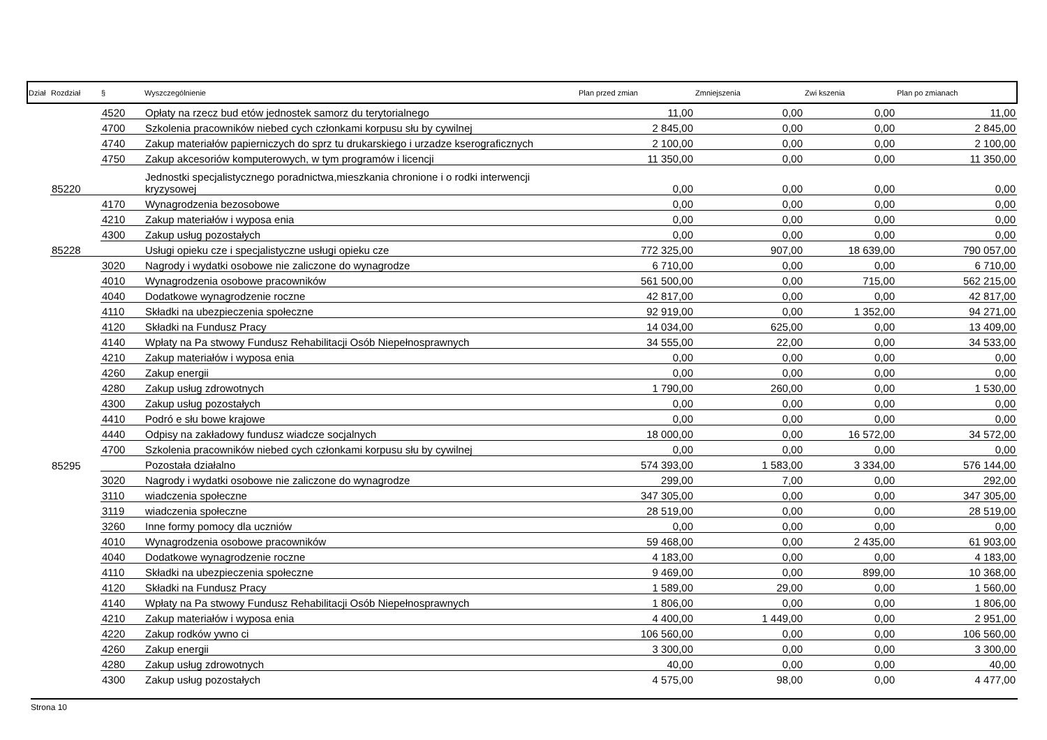| Dział | Rozdział | § | Wyszczególnienie | Plan przed zmian | Zmniejszenia | Zwi kszenia | Plan po zmianach |
| --- | --- | --- | --- | --- | --- | --- | --- |
| | | 4520 | Opłaty na rzecz bud etów jednostek samorz du terytorialnego | 11,00 | 0,00 | 0,00 | 11,00 |
| | | 4700 | Szkolenia pracowników niebed cych członkami korpusu słu by cywilnej | 2 845,00 | 0,00 | 0,00 | 2 845,00 |
| | | 4740 | Zakup materiałów papierniczych do sprz tu drukarskiego i urzadze kserograficznych | 2 100,00 | 0,00 | 0,00 | 2 100,00 |
| | | 4750 | Zakup akcesoriów komputerowych, w tym programów i licencji | 11 350,00 | 0,00 | 0,00 | 11 350,00 |
| | 85220 | | Jednostki specjalistycznego poradnictwa,mieszkania chronione i o rodki interwencji kryzysowej | 0,00 | 0,00 | 0,00 | 0,00 |
| | | 4170 | Wynagrodzenia bezosobowe | 0,00 | 0,00 | 0,00 | 0,00 |
| | | 4210 | Zakup materiałów i wyposa enia | 0,00 | 0,00 | 0,00 | 0,00 |
| | | 4300 | Zakup usług pozostałych | 0,00 | 0,00 | 0,00 | 0,00 |
| | 85228 | | Usługi opieku cze i specjalistyczne usługi opieku cze | 772 325,00 | 907,00 | 18 639,00 | 790 057,00 |
| | | 3020 | Nagrody i wydatki osobowe nie zaliczone do wynagrodze | 6 710,00 | 0,00 | 0,00 | 6 710,00 |
| | | 4010 | Wynagrodzenia osobowe pracowników | 561 500,00 | 0,00 | 715,00 | 562 215,00 |
| | | 4040 | Dodatkowe wynagrodzenie roczne | 42 817,00 | 0,00 | 0,00 | 42 817,00 |
| | | 4110 | Składki na ubezpieczenia społeczne | 92 919,00 | 0,00 | 1 352,00 | 94 271,00 |
| | | 4120 | Składki na Fundusz Pracy | 14 034,00 | 625,00 | 0,00 | 13 409,00 |
| | | 4140 | Wpłaty na Pa stwowy Fundusz Rehabilitacji Osób Niepełnosprawnych | 34 555,00 | 22,00 | 0,00 | 34 533,00 |
| | | 4210 | Zakup materiałów i wyposa enia | 0,00 | 0,00 | 0,00 | 0,00 |
| | | 4260 | Zakup energii | 0,00 | 0,00 | 0,00 | 0,00 |
| | | 4280 | Zakup usług zdrowotnych | 1 790,00 | 260,00 | 0,00 | 1 530,00 |
| | | 4300 | Zakup usług pozostałych | 0,00 | 0,00 | 0,00 | 0,00 |
| | | 4410 | Podró e słu bowe krajowe | 0,00 | 0,00 | 0,00 | 0,00 |
| | | 4440 | Odpisy na zakładowy fundusz wiadcze socjalnych | 18 000,00 | 0,00 | 16 572,00 | 34 572,00 |
| | | 4700 | Szkolenia pracowników niebed cych członkami korpusu słu by cywilnej | 0,00 | 0,00 | 0,00 | 0,00 |
| | 85295 | | Pozostała działalno | 574 393,00 | 1 583,00 | 3 334,00 | 576 144,00 |
| | | 3020 | Nagrody i wydatki osobowe nie zaliczone do wynagrodze | 299,00 | 7,00 | 0,00 | 292,00 |
| | | 3110 | wiadczenia społeczne | 347 305,00 | 0,00 | 0,00 | 347 305,00 |
| | | 3119 | wiadczenia społeczne | 28 519,00 | 0,00 | 0,00 | 28 519,00 |
| | | 3260 | Inne formy pomocy dla uczniów | 0,00 | 0,00 | 0,00 | 0,00 |
| | | 4010 | Wynagrodzenia osobowe pracowników | 59 468,00 | 0,00 | 2 435,00 | 61 903,00 |
| | | 4040 | Dodatkowe wynagrodzenie roczne | 4 183,00 | 0,00 | 0,00 | 4 183,00 |
| | | 4110 | Składki na ubezpieczenia społeczne | 9 469,00 | 0,00 | 899,00 | 10 368,00 |
| | | 4120 | Składki na Fundusz Pracy | 1 589,00 | 29,00 | 0,00 | 1 560,00 |
| | | 4140 | Wpłaty na Pa stwowy Fundusz Rehabilitacji Osób Niepełnosprawnych | 1 806,00 | 0,00 | 0,00 | 1 806,00 |
| | | 4210 | Zakup materiałów i wyposa enia | 4 400,00 | 1 449,00 | 0,00 | 2 951,00 |
| | | 4220 | Zakup rodków ywno ci | 106 560,00 | 0,00 | 0,00 | 106 560,00 |
| | | 4260 | Zakup energii | 3 300,00 | 0,00 | 0,00 | 3 300,00 |
| | | 4280 | Zakup usług zdrowotnych | 40,00 | 0,00 | 0,00 | 40,00 |
| | | 4300 | Zakup usług pozostałych | 4 575,00 | 98,00 | 0,00 | 4 477,00 |
Strona 10